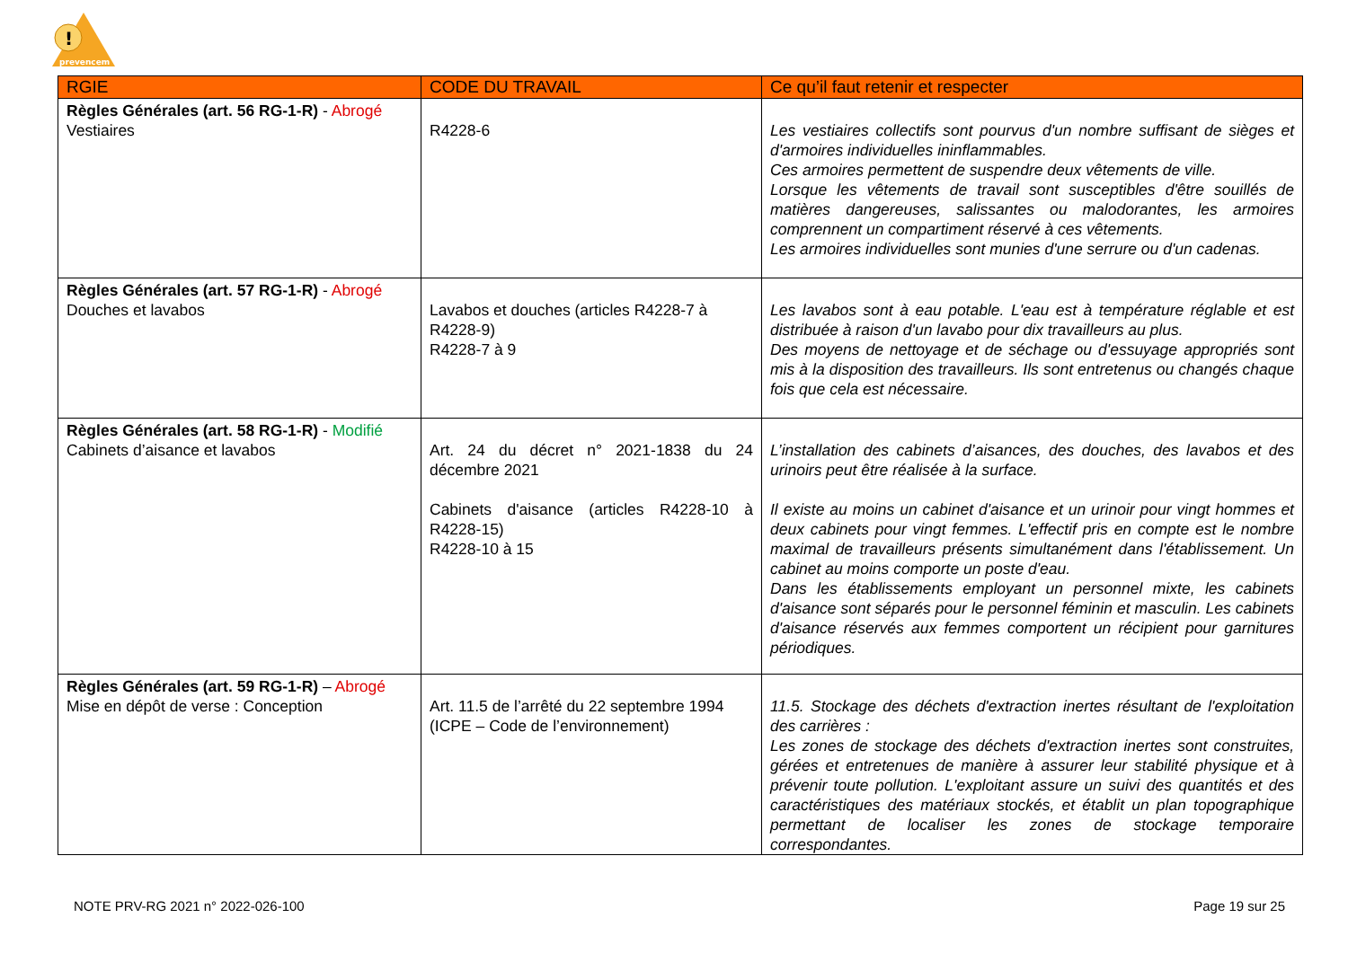!
prevencem
| RGIE | CODE DU TRAVAIL | Ce qu’il faut retenir et respecter |
| --- | --- | --- |
| Règles Générales (art. 56 RG-1-R) - Abrogé Vestiaires | R4228-6 | Les vestiaires collectifs sont pourvus d'un nombre suffisant de sièges et d'armoires individuelles ininflammables. Ces armoires permettent de suspendre deux vêtements de ville. Lorsque les vêtements de travail sont susceptibles d'être souillés de matières dangereuses, salissantes ou malodorantes, les armoires comprennent un compartiment réservé à ces vêtements. Les armoires individuelles sont munies d'une serrure ou d'un cadenas. |
| Règles Générales (art. 57 RG-1-R) - Abrogé Douches et lavabos | Lavabos et douches (articles R4228-7 à R4228-9) R4228-7 à 9 | Les lavabos sont à eau potable. L'eau est à température réglable et est distribuée à raison d'un lavabo pour dix travailleurs au plus. Des moyens de nettoyage et de séchage ou d'essuyage appropriés sont mis à la disposition des travailleurs. Ils sont entretenus ou changés chaque fois que cela est nécessaire. |
| Règles Générales (art. 58 RG-1-R) - Modifié Cabinets d’aisance et lavabos | Art. 24 du décret n° 2021-1838 du 24 décembre 2021 Cabinets d'aisance (articles R4228-10 à R4228-15) R4228-10 à 15 | L’installation des cabinets d’aisances, des douches, des lavabos et des urinoirs peut être réalisée à la surface. Il existe au moins un cabinet d'aisance et un urinoir pour vingt hommes et deux cabinets pour vingt femmes. L'effectif pris en compte est le nombre maximal de travailleurs présents simultanément dans l'établissement. Un cabinet au moins comporte un poste d'eau. Dans les établissements employant un personnel mixte, les cabinets d'aisance sont séparés pour le personnel féminin et masculin. Les cabinets d'aisance réservés aux femmes comportent un récipient pour garnitures périodiques. |
| Règles Générales (art. 59 RG-1-R) – Abrogé Mise en dépôt de verse : Conception | Art. 11.5 de l’arrêté du 22 septembre 1994 (ICPE – Code de l’environnement) | 11.5. Stockage des déchets d'extraction inertes résultant de l'exploitation des carrières : Les zones de stockage des déchets d'extraction inertes sont construites, gérées et entretenues de manière à assurer leur stabilité physique et à prévenir toute pollution. L'exploitant assure un suivi des quantités et des caractéristiques des matériaux stockés, et établit un plan topographique permettant de localiser les zones de stockage temporaire correspondantes. |
NOTE PRV-RG 2021 n° 2022-026-100 Page 19 sur 25